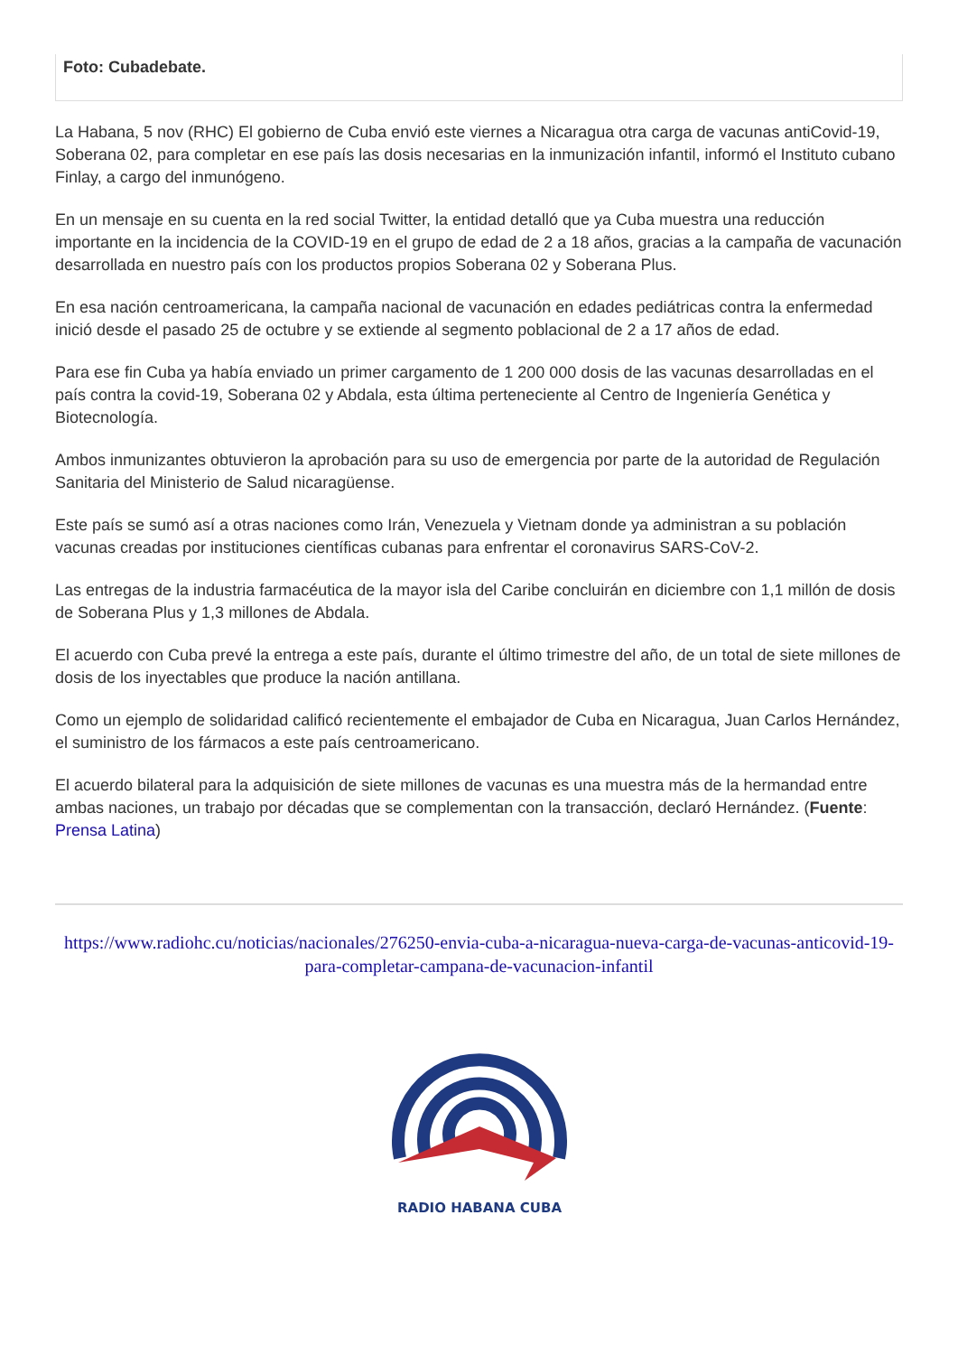Foto: Cubadebate.
La Habana, 5 nov (RHC) El gobierno de Cuba envió este viernes a Nicaragua otra carga de vacunas antiCovid-19, Soberana 02, para completar en ese país las dosis necesarias en la inmunización infantil, informó el Instituto cubano Finlay, a cargo del inmunógeno.
En un mensaje en su cuenta en la red social Twitter, la entidad detalló que ya Cuba muestra una reducción importante en la incidencia de la COVID-19 en el grupo de edad de 2 a 18 años, gracias a la campaña de vacunación desarrollada en nuestro país con los productos propios Soberana 02 y Soberana Plus.
En esa nación centroamericana, la campaña nacional de vacunación en edades pediátricas contra la enfermedad inició desde el pasado 25 de octubre y se extiende al segmento poblacional de 2 a 17 años de edad.
Para ese fin Cuba ya había enviado un primer cargamento de 1 200 000 dosis de las vacunas desarrolladas en el país contra la covid-19, Soberana 02 y Abdala, esta última perteneciente al Centro de Ingeniería Genética y Biotecnología.
Ambos inmunizantes obtuvieron la aprobación para su uso de emergencia por parte de la autoridad de Regulación Sanitaria del Ministerio de Salud nicaragüense.
Este país se sumó así a otras naciones como Irán, Venezuela y Vietnam donde ya administran a su población vacunas creadas por instituciones científicas cubanas para enfrentar el coronavirus SARS-CoV-2.
Las entregas de la industria farmacéutica de la mayor isla del Caribe concluirán en diciembre con 1,1 millón de dosis de Soberana Plus y 1,3 millones de Abdala.
El acuerdo con Cuba prevé la entrega a este país, durante el último trimestre del año, de un total de siete millones de dosis de los inyectables que produce la nación antillana.
Como un ejemplo de solidaridad calificó recientemente el embajador de Cuba en Nicaragua, Juan Carlos Hernández, el suministro de los fármacos a este país centroamericano.
El acuerdo bilateral para la adquisición de siete millones de vacunas es una muestra más de la hermandad entre ambas naciones, un trabajo por décadas que se complementan con la transacción, declaró Hernández. (Fuente: Prensa Latina)
https://www.radiohc.cu/noticias/nacionales/276250-envia-cuba-a-nicaragua-nueva-carga-de-vacunas-anticovid-19-para-completar-campana-de-vacunacion-infantil
RADIO HABANA CUBA